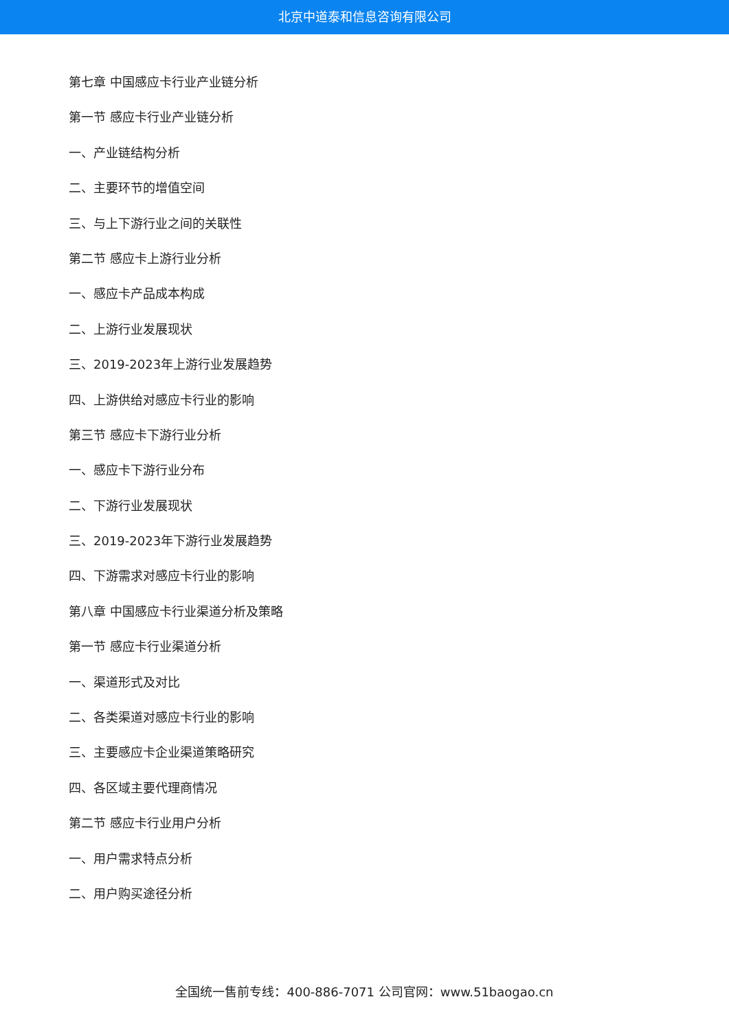北京中道泰和信息咨询有限公司
第七章 中国感应卡行业产业链分析
第一节 感应卡行业产业链分析
一、产业链结构分析
二、主要环节的增值空间
三、与上下游行业之间的关联性
第二节 感应卡上游行业分析
一、感应卡产品成本构成
二、上游行业发展现状
三、2019-2023年上游行业发展趋势
四、上游供给对感应卡行业的影响
第三节 感应卡下游行业分析
一、感应卡下游行业分布
二、下游行业发展现状
三、2019-2023年下游行业发展趋势
四、下游需求对感应卡行业的影响
第八章 中国感应卡行业渠道分析及策略
第一节 感应卡行业渠道分析
一、渠道形式及对比
二、各类渠道对感应卡行业的影响
三、主要感应卡企业渠道策略研究
四、各区域主要代理商情况
第二节 感应卡行业用户分析
一、用户需求特点分析
二、用户购买途径分析
全国统一售前专线：400-886-7071 公司官网：www.51baogao.cn